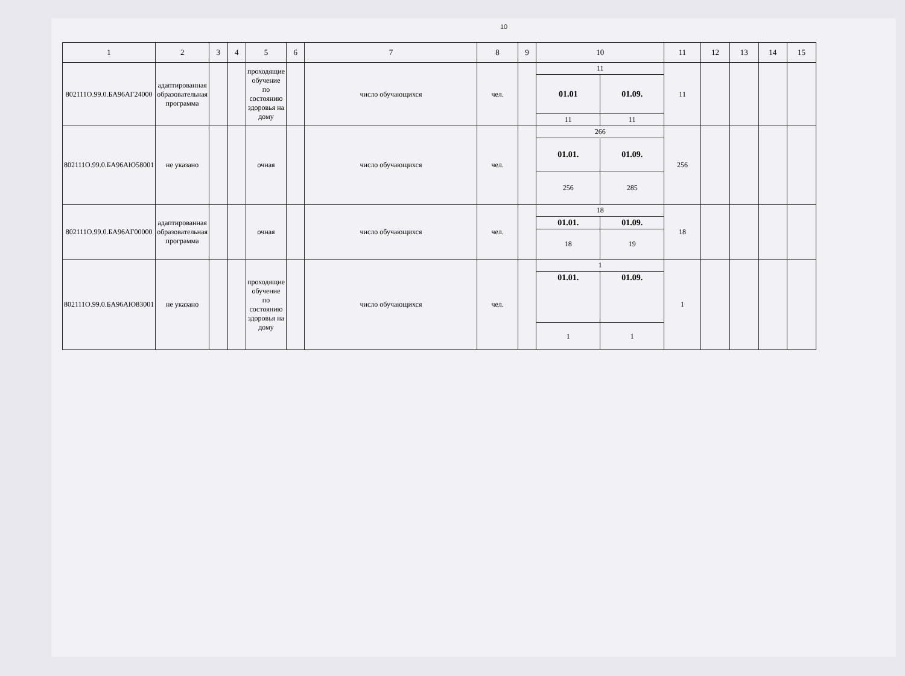10
| 1 | 2 | 3 | 4 | 5 | 6 | 7 | 8 | 9 | 10 | | 11 | 12 | 13 | 14 | 15 |
| --- | --- | --- | --- | --- | --- | --- | --- | --- | --- | --- | --- | --- | --- | --- | --- |
| 802111О.99.0.БА96АГ24000 | адаптированная образовательная программа | | | проходящие обучение по состоянию здоровья на дому | | число обучающихся | чел. | | 11 | | 11 | | | | |
| | | | | | | | | | 01.01 | 01.09. | | | | | |
| | | | | | | | | | 11 | 11 | | | | | |
| 802111О.99.0.БА96АЮ58001 | не указано | | | очная | | число обучающихся | чел. | | 266 | | 256 | | | | |
| | | | | | | | | | 01.01. | 01.09. | | | | | |
| | | | | | | | | | 256 | 285 | | | | | |
| 802111О.99.0.БА96АГ00000 | адаптированная образовательная программа | | | очная | | число обучающихся | чел. | | 18 | | 18 | | | | |
| | | | | | | | | | 01.01. | 01.09. | | | | | |
| | | | | | | | | | 18 | 19 | | | | | |
| 802111О.99.0.БА96АЮ83001 | не указано | | | проходящие обучение по состоянию здоровья на дому | | число обучающихся | чел. | | 1 | | 1 | | | | |
| | | | | | | | | | 01.01. | 01.09. | | | | | |
| | | | | | | | | | 1 | 1 | | | | | |